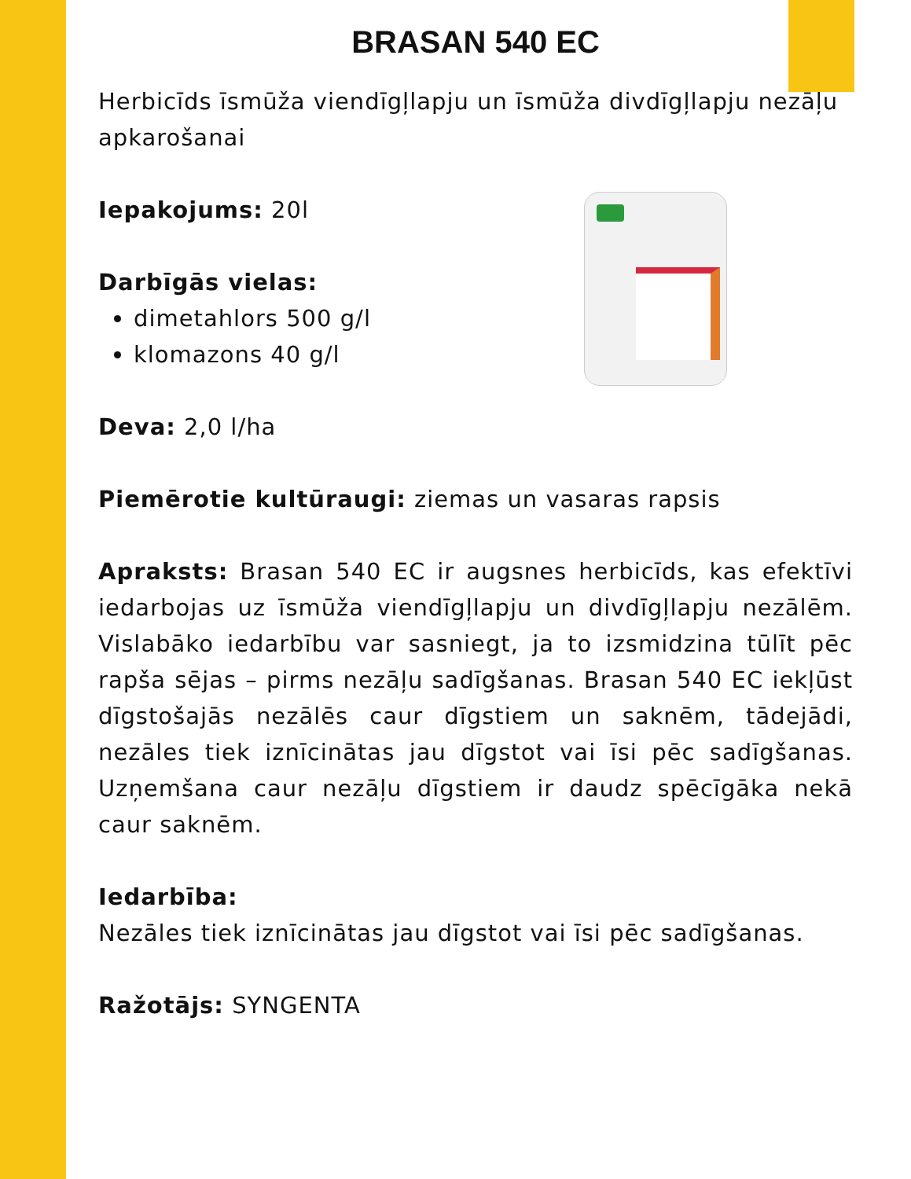BRASAN 540 EC
Herbicīds īsmūža viendīgļlapju un īsmūža divdīgļlapju nezāļu apkarošanai
Iepakojums: 20l
Darbīgās vielas:
dimetahlors 500 g/l
klomazons 40 g/l
Deva: 2,0 l/ha
Piemērotie kultūraugi: ziemas un vasaras rapsis
Apraksts: Brasan 540 EC ir augsnes herbicīds, kas efektīvi iedarbojas uz īsmūža viendīgļlapju un divdīgļlapju nezālēm. Vislabāko iedarbību var sasniegt, ja to izsmidzina tūlīt pēc rapša sējas – pirms nezāļu sadīgšanas. Brasan 540 EC iekļūst dīgstošajās nezālēs caur dīgstiem un saknēm, tādejādi, nezāles tiek iznīcinātas jau dīgstot vai īsi pēc sadīgšanas. Uzņemšana caur nezāļu dīgstiem ir daudz spēcīgāka nekā caur saknēm.
Iedarbība:
Nezāles tiek iznīcinātas jau dīgstot vai īsi pēc sadīgšanas.
Ražotājs: SYNGENTA